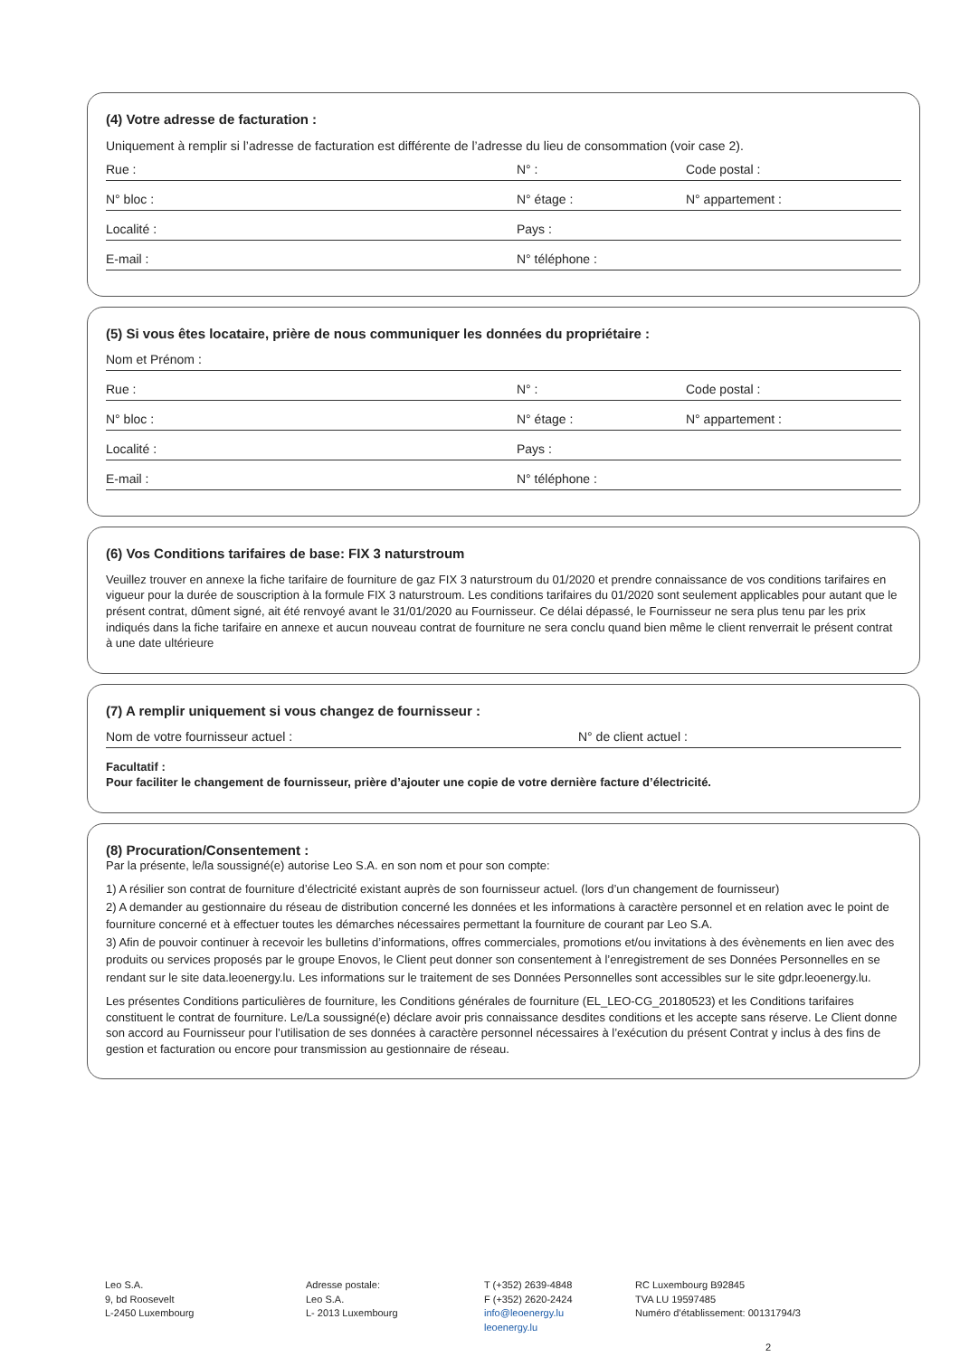(4) Votre adresse de facturation :
Uniquement à remplir si l’adresse de facturation est différente de l’adresse du lieu de consommation (voir case 2).
Rue : N° : Code postal :
N° bloc : N° étage : N° appartement :
Localité : Pays :
E-mail : N° téléphone :
(5) Si vous êtes locataire, prière de nous communiquer les données du propriétaire :
Nom et Prénom :
Rue : N° : Code postal :
N° bloc : N° étage : N° appartement :
Localité : Pays :
E-mail : N° téléphone :
(6) Vos Conditions tarifaires de base: FIX 3 naturstroum
Veuillez trouver en annexe la fiche tarifaire de fourniture de gaz FIX 3 naturstroum du 01/2020 et prendre connaissance de vos conditions tarifaires en vigueur pour la durée de souscription à la formule FIX 3 naturstroum. Les conditions tarifaires du 01/2020 sont seulement applicables pour autant que le présent contrat, dûment signé, ait été renvoyé avant le 31/01/2020 au Fournisseur. Ce délai dépassé, le Fournisseur ne sera plus tenu par les prix indiqués dans la fiche tarifaire en annexe et aucun nouveau contrat de fourniture ne sera conclu quand bien même le client renverrait le présent contrat à une date ultérieure
(7) A remplir uniquement si vous changez de fournisseur :
Nom de votre fournisseur actuel : N° de client actuel :
Facultatif :
Pour faciliter le changement de fournisseur, prière d’ajouter une copie de votre dernière facture d’électricité.
(8) Procuration/Consentement :
Par la présente, le/la soussigné(e) autorise Leo S.A. en son nom et pour son compte:
1) A résilier son contrat de fourniture d’électricité existant auprès de son fournisseur actuel. (lors d’un changement de fournisseur)
2) A demander au gestionnaire du réseau de distribution concerné les données et les informations à caractère personnel et en relation avec le point de fourniture concerné et à effectuer toutes les démarches nécessaires permettant la fourniture de courant par Leo S.A.
3) Afin de pouvoir continuer à recevoir les bulletins d’informations, offres commerciales, promotions et/ou invitations à des évènements en lien avec des produits ou services proposés par le groupe Enovos, le Client peut donner son consentement à l’enregistrement de ses Données Personnelles en se rendant sur le site data.leoenergy.lu. Les informations sur le traitement de ses Données Personnelles sont accessibles sur le site gdpr.leoenergy.lu.
Les présentes Conditions particulières de fourniture, les Conditions générales de fourniture (EL_LEO-CG_20180523) et les Conditions tarifaires constituent le contrat de fourniture. Le/La soussigné(e) déclare avoir pris connaissance desdites conditions et les accepte sans réserve. Le Client donne son accord au Fournisseur pour l’utilisation de ses données à caractère personnel nécessaires à l’exécution du présent Contrat y inclus à des fins de gestion et facturation ou encore pour transmission au gestionnaire de réseau.
Leo S.A.
9, bd Roosevelt
L-2450 Luxembourg
Adresse postale:
Leo S.A.
L- 2013 Luxembourg
T (+352) 2639-4848
F (+352) 2620-2424
info@leoenergy.lu
leoenergy.lu
RC Luxembourg B92845
TVA LU 19597485
Numéro d’établissement: 00131794/3
2